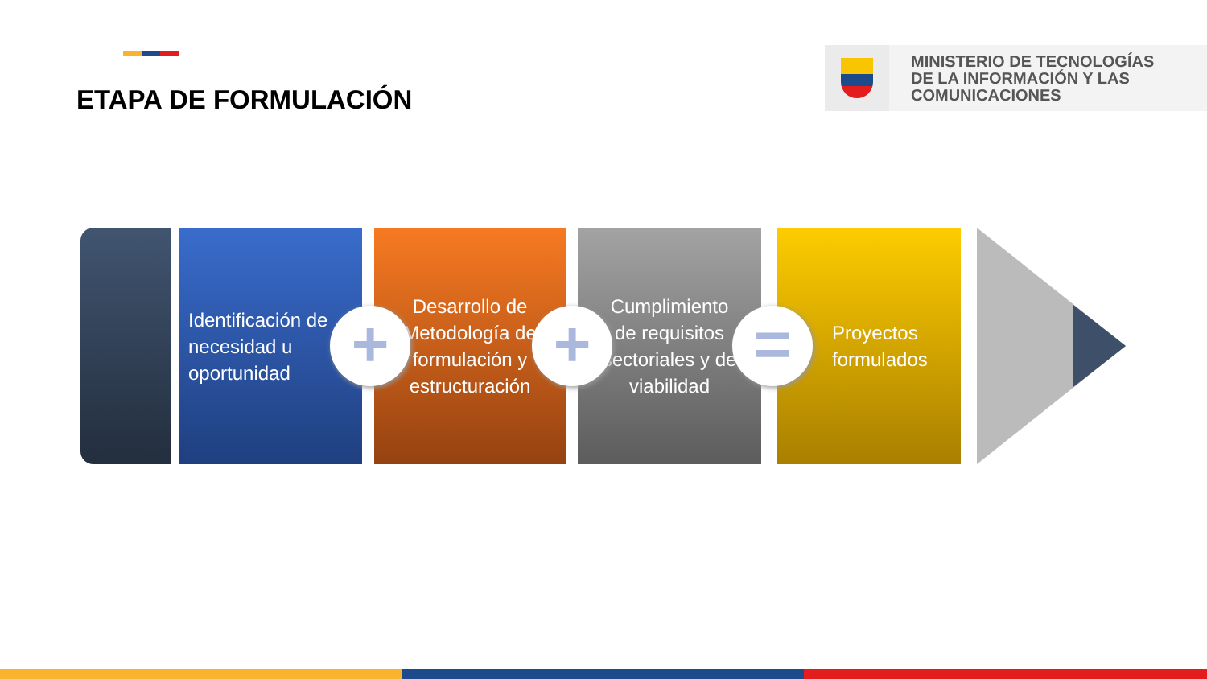ETAPA DE FORMULACIÓN
MINISTERIO DE TECNOLOGÍAS
DE LA INFORMACIÓN Y LAS
COMUNICACIONES
Identificación de necesidad u oportunidad
Desarrollo de Metodología de formulación y estructuración
Cumplimiento de requisitos sectoriales y de viabilidad
Proyectos formulados
+ + =